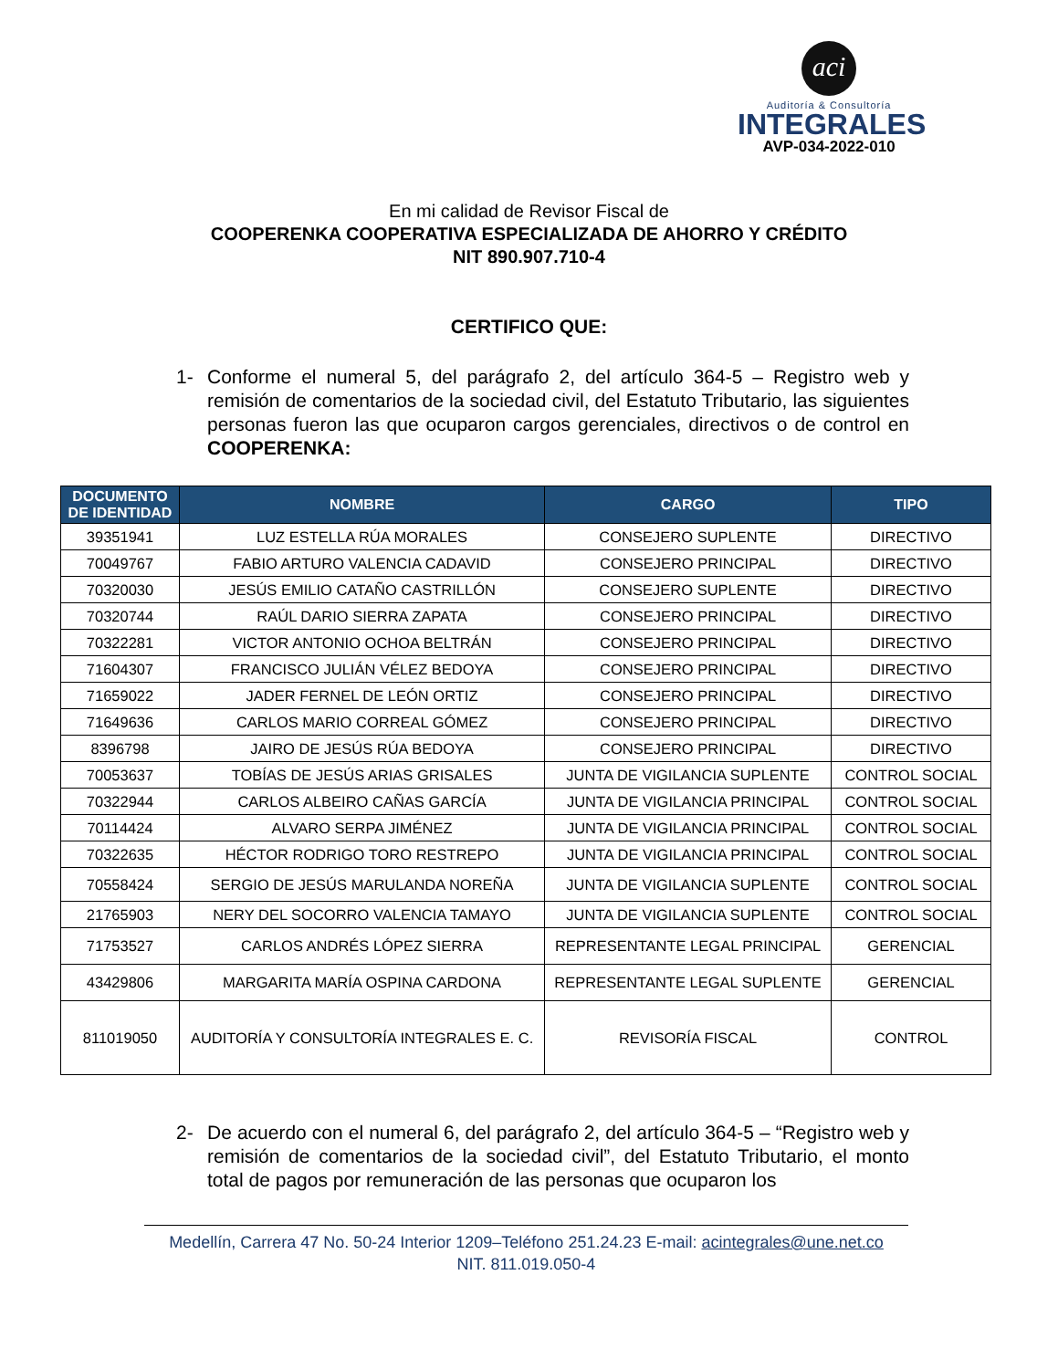aci
Auditoría & Consultoría
INTEGRALES
AVP-034-2022-010
En mi calidad de Revisor Fiscal de
COOPERENKA COOPERATIVA ESPECIALIZADA DE AHORRO Y CRÉDITO
NIT 890.907.710-4
CERTIFICO QUE:
1- Conforme el numeral 5, del parágrafo 2, del artículo 364-5 – Registro web y remisión de comentarios de la sociedad civil, del Estatuto Tributario, las siguientes personas fueron las que ocuparon cargos gerenciales, directivos o de control en COOPERENKA:
| DOCUMENTO DE IDENTIDAD | NOMBRE | CARGO | TIPO |
| --- | --- | --- | --- |
| 39351941 | LUZ ESTELLA RÚA MORALES | CONSEJERO SUPLENTE | DIRECTIVO |
| 70049767 | FABIO ARTURO VALENCIA CADAVID | CONSEJERO PRINCIPAL | DIRECTIVO |
| 70320030 | JESÚS EMILIO CATAÑO CASTRILLÓN | CONSEJERO SUPLENTE | DIRECTIVO |
| 70320744 | RAÚL DARIO SIERRA ZAPATA | CONSEJERO PRINCIPAL | DIRECTIVO |
| 70322281 | VICTOR ANTONIO OCHOA BELTRÁN | CONSEJERO PRINCIPAL | DIRECTIVO |
| 71604307 | FRANCISCO JULIÁN VÉLEZ BEDOYA | CONSEJERO PRINCIPAL | DIRECTIVO |
| 71659022 | JADER FERNEL DE LEÓN ORTIZ | CONSEJERO PRINCIPAL | DIRECTIVO |
| 71649636 | CARLOS MARIO CORREAL GÓMEZ | CONSEJERO PRINCIPAL | DIRECTIVO |
| 8396798 | JAIRO DE JESÚS RÚA BEDOYA | CONSEJERO PRINCIPAL | DIRECTIVO |
| 70053637 | TOBÍAS DE JESÚS ARIAS GRISALES | JUNTA DE VIGILANCIA SUPLENTE | CONTROL SOCIAL |
| 70322944 | CARLOS ALBEIRO CAÑAS GARCÍA | JUNTA DE VIGILANCIA PRINCIPAL | CONTROL SOCIAL |
| 70114424 | ALVARO SERPA JIMÉNEZ | JUNTA DE VIGILANCIA PRINCIPAL | CONTROL SOCIAL |
| 70322635 | HÉCTOR RODRIGO TORO RESTREPO | JUNTA DE VIGILANCIA PRINCIPAL | CONTROL SOCIAL |
| 70558424 | SERGIO DE JESÚS MARULANDA NOREÑA | JUNTA DE VIGILANCIA SUPLENTE | CONTROL SOCIAL |
| 21765903 | NERY DEL SOCORRO VALENCIA TAMAYO | JUNTA DE VIGILANCIA SUPLENTE | CONTROL SOCIAL |
| 71753527 | CARLOS ANDRÉS LÓPEZ SIERRA | REPRESENTANTE LEGAL PRINCIPAL | GERENCIAL |
| 43429806 | MARGARITA MARÍA OSPINA CARDONA | REPRESENTANTE LEGAL SUPLENTE | GERENCIAL |
| 811019050 | AUDITORÍA Y CONSULTORÍA INTEGRALES E. C. | REVISORÍA FISCAL | CONTROL |
2- De acuerdo con el numeral 6, del parágrafo 2, del artículo 364-5 – “Registro web y remisión de comentarios de la sociedad civil”, del Estatuto Tributario, el monto total de pagos por remuneración de las personas que ocuparon los
Medellín, Carrera 47 No. 50-24 Interior 1209–Teléfono 251.24.23 E-mail: acintegrales@une.net.co
NIT. 811.019.050-4